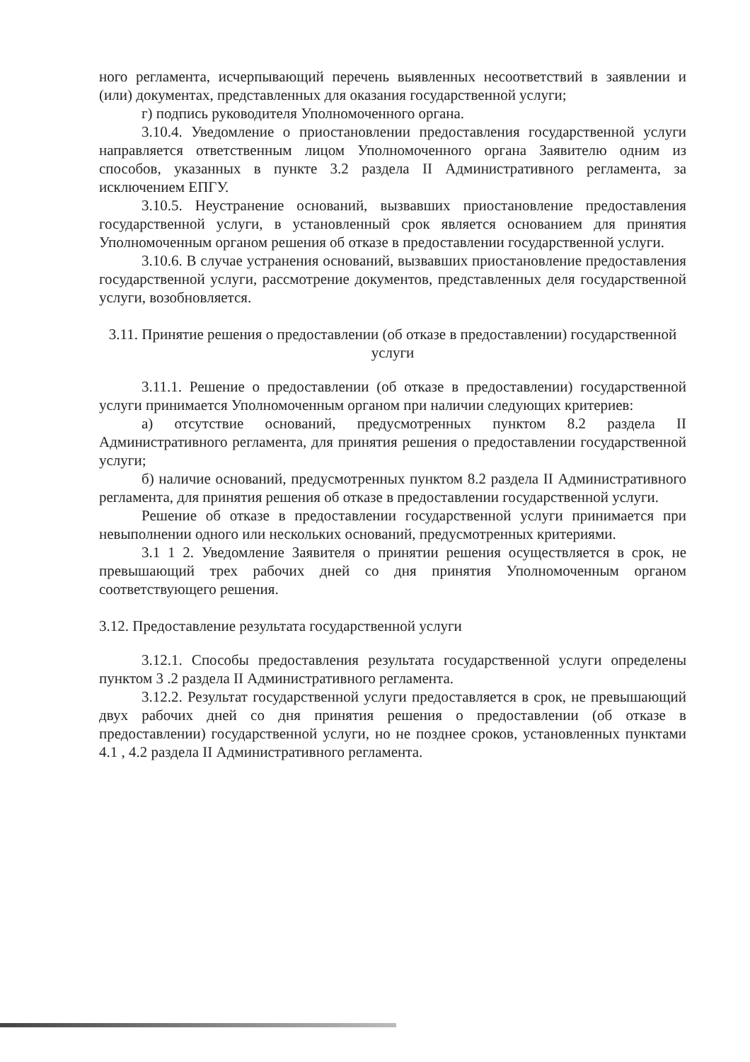ного регламента, исчерпывающий перечень выявленных несоответствий в заявлении и (или) документах, представленных для оказания государственной услуги;
г) подпись руководителя Уполномоченного органа.
3.10.4. Уведомление о приостановлении предоставления государственной услуги направляется ответственным лицом Уполномоченного органа Заявителю одним из способов, указанных в пункте 3.2 раздела II Административного регламента, за исключением ЕПГУ.
3.10.5. Неустранение оснований, вызвавших приостановление предоставления государственной услуги, в установленный срок является основанием для принятия Уполномоченным органом решения об отказе в предоставлении государственной услуги.
3.10.6. В случае устранения оснований, вызвавших приостановление предоставления государственной услуги, рассмотрение документов, представленных деля государственной услуги, возобновляется.
3.11. Принятие решения о предоставлении (об отказе в предоставлении) государственной услуги
3.11.1. Решение о предоставлении (об отказе в предоставлении) государственной услуги принимается Уполномоченным органом при наличии следующих критериев:
а) отсутствие оснований, предусмотренных пунктом 8.2 раздела II Административного регламента, для принятия решения о предоставлении государственной услуги;
б) наличие оснований, предусмотренных пунктом 8.2 раздела II Административного регламента, для принятия решения об отказе в предоставлении государственной услуги.
Решение об отказе в предоставлении государственной услуги принимается при невыполнении одного или нескольких оснований, предусмотренных критериями.
3.1 1 2. Уведомление Заявителя о принятии решения осуществляется в срок, не превышающий трех рабочих дней со дня принятия Уполномоченным органом соответствующего решения.
3.12. Предоставление результата государственной услуги
3.12.1. Способы предоставления результата государственной услуги определены пунктом 3 .2 раздела II Административного регламента.
3.12.2. Результат государственной услуги предоставляется в срок, не превышающий двух рабочих дней со дня принятия решения о предоставлении (об отказе в предоставлении) государственной услуги, но не позднее сроков, установленных пунктами 4.1 , 4.2 раздела II Административного регламента.